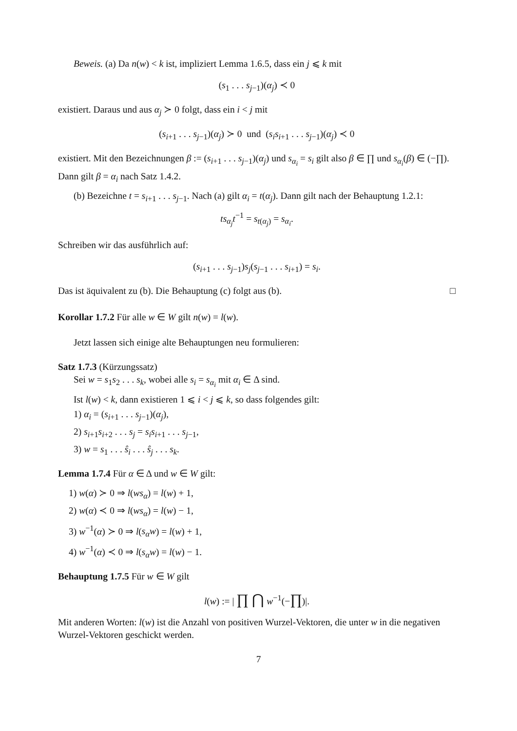Beweis. (a) Da n(w) < k ist, impliziert Lemma 1.6.5, dass ein j ⩽ k mit
(s<sub>1</sub> . . . s<sub>j−1</sub>)(α<sub>j</sub>) ≺ 0
existiert. Daraus und aus α<sub>j</sub> ≻ 0 folgt, dass ein i < j mit
(s<sub>i+1</sub> . . . s<sub>j−1</sub>)(α<sub>j</sub>) ≻ 0 und (s<sub>i</sub>s<sub>i+1</sub> . . . s<sub>j−1</sub>)(α<sub>j</sub>) ≺ 0
existiert. Mit den Bezeichnungen β := (s<sub>i+1</sub> . . . s<sub>j−1</sub>)(α<sub>j</sub>) und s<sub>α<sub>i</sub></sub> = s<sub>i</sub> gilt also β ∈ ∏ und s<sub>α<sub>i</sub></sub>(β) ∈ (−∏). Dann gilt β = α<sub>i</sub> nach Satz 1.4.2.
(b) Bezeichne t = s<sub>i+1</sub> . . . s<sub>j−1</sub>. Nach (a) gilt α<sub>i</sub> = t(α<sub>j</sub>). Dann gilt nach der Behauptung 1.2.1:
ts<sub>α<sub>j</sub></sub>t<sup>−1</sup> = s<sub>t(α<sub>j</sub>)</sub> = s<sub>α<sub>i</sub></sub>.
Schreiben wir das ausführlich auf:
(s<sub>i+1</sub> . . . s<sub>j−1</sub>)s<sub>j</sub>(s<sub>j−1</sub> . . . s<sub>i+1</sub>) = s<sub>i</sub>.
Das ist äquivalent zu (b). Die Behauptung (c) folgt aus (b). □
Korollar 1.7.2 Für alle w ∈ W gilt n(w) = l(w).
Jetzt lassen sich einige alte Behauptungen neu formulieren:
Satz 1.7.3 (Kürzungssatz)
Sei w = s<sub>1</sub>s<sub>2</sub> . . . s<sub>k</sub>, wobei alle s<sub>i</sub> = s<sub>α<sub>i</sub></sub> mit α<sub>i</sub> ∈ Δ sind.
Ist l(w) < k, dann existieren 1 ⩽ i < j ⩽ k, so dass folgendes gilt:
1) α<sub>i</sub> = (s<sub>i+1</sub> . . . s<sub>j−1</sub>)(α<sub>j</sub>),
2) s<sub>i+1</sub>s<sub>i+2</sub> . . . s<sub>j</sub> = s<sub>i</sub>s<sub>i+1</sub> . . . s<sub>j−1</sub>,
3) w = s<sub>1</sub> . . . ŝ<sub>i</sub> . . . ŝ<sub>j</sub> . . . s<sub>k</sub>.
Lemma 1.7.4 Für α ∈ Δ und w ∈ W gilt:
1) w(α) ≻ 0 ⇒ l(ws<sub>α</sub>) = l(w) + 1,
2) w(α) ≺ 0 ⇒ l(ws<sub>α</sub>) = l(w) − 1,
3) w<sup>−1</sup>(α) ≻ 0 ⇒ l(s<sub>α</sub>w) = l(w) + 1,
4) w<sup>−1</sup>(α) ≺ 0 ⇒ l(s<sub>α</sub>w) = l(w) − 1.
Behauptung 1.7.5 Für w ∈ W gilt
l(w) := | ∏ ⋂ w<sup>−1</sup>(−∏)|.
Mit anderen Worten: l(w) ist die Anzahl von positiven Wurzel-Vektoren, die unter w in die negativen Wurzel-Vektoren geschickt werden.
7